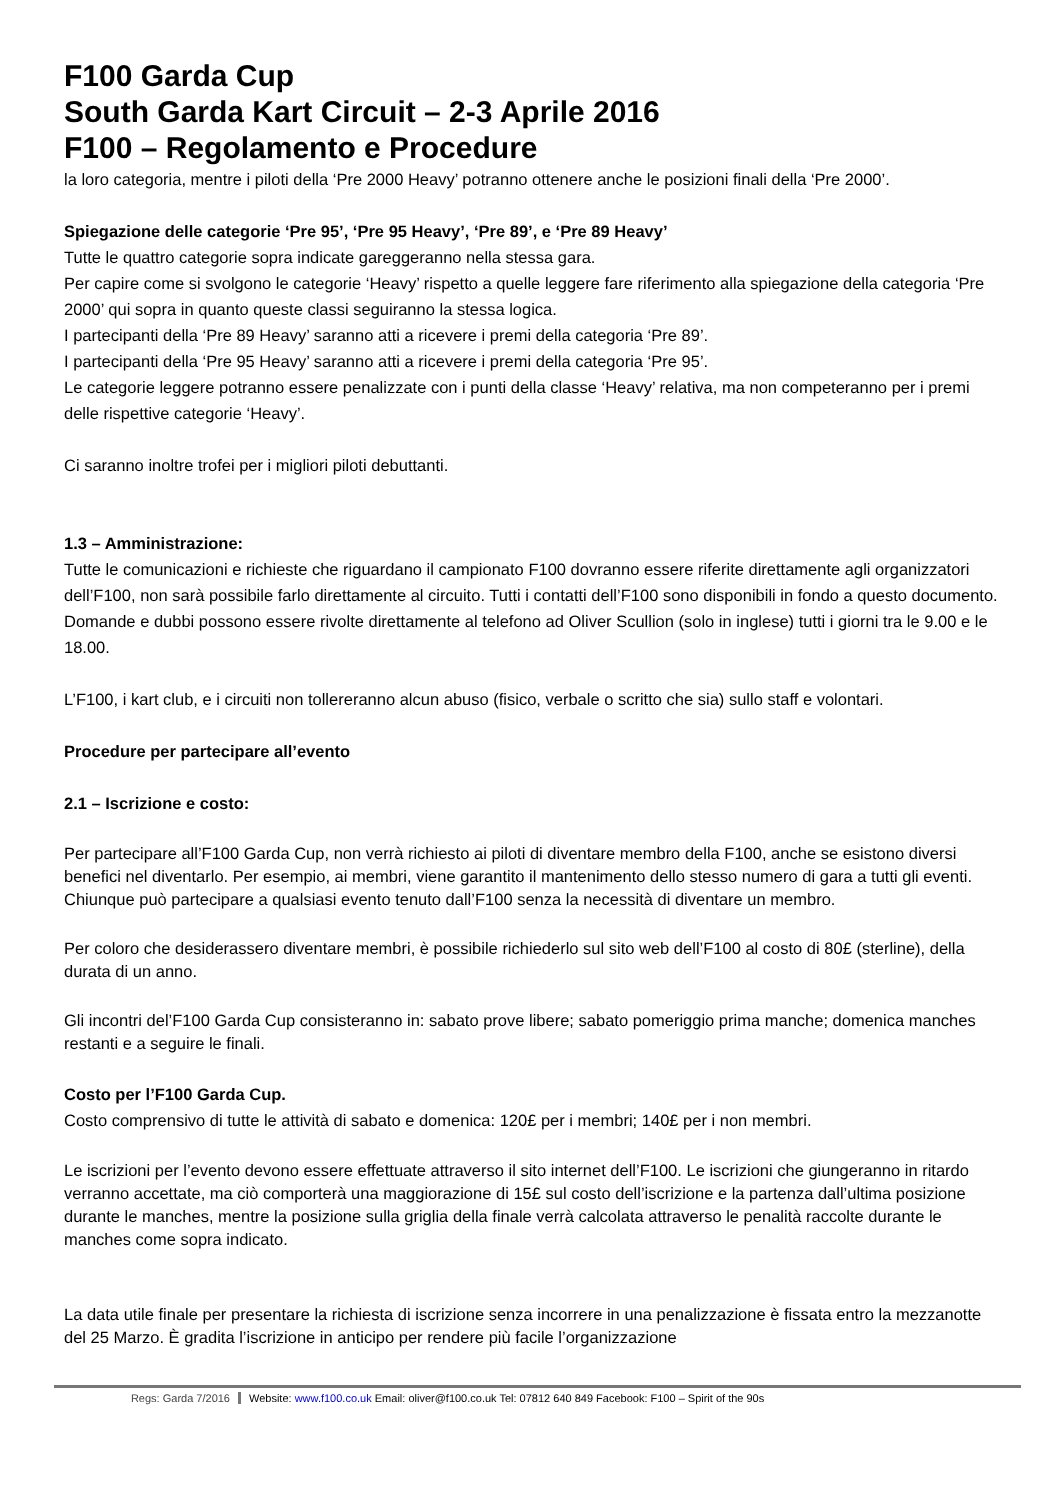F100 Garda Cup
South Garda Kart Circuit – 2-3 Aprile 2016
F100 – Regolamento e Procedure
la loro categoria, mentre i piloti della ‘Pre 2000 Heavy’ potranno ottenere anche le posizioni finali della ‘Pre 2000’.
Spiegazione delle categorie ‘Pre 95’, ‘Pre 95 Heavy’, ‘Pre 89’, e ‘Pre 89 Heavy’
Tutte le quattro categorie sopra indicate gareggeranno nella stessa gara.
Per capire come si svolgono le categorie ‘Heavy’ rispetto a quelle leggere fare riferimento alla spiegazione della categoria ‘Pre 2000’ qui sopra in quanto queste classi seguiranno la stessa logica.
I partecipanti della ‘Pre 89 Heavy’ saranno atti a ricevere i premi della categoria ‘Pre 89’.
I partecipanti della ‘Pre 95 Heavy’ saranno atti a ricevere i premi della categoria ‘Pre 95’.
Le categorie leggere potranno essere penalizzate con i punti della classe ‘Heavy’ relativa, ma non competeranno per i premi delle rispettive categorie ‘Heavy’.
Ci saranno inoltre trofei per i migliori piloti debuttanti.
1.3 – Amministrazione:
Tutte le comunicazioni e richieste che riguardano il campionato F100 dovranno essere riferite direttamente agli organizzatori dell’F100, non sarà possibile farlo direttamente al circuito. Tutti i contatti dell’F100 sono disponibili in fondo a questo documento. Domande e dubbi possono essere rivolte direttamente al telefono ad Oliver Scullion (solo in inglese) tutti i giorni tra le 9.00 e le 18.00.
L’F100, i kart club, e i circuiti non tollereranno alcun abuso (fisico, verbale o scritto che sia) sullo staff e volontari.
Procedure per partecipare all’evento
2.1 – Iscrizione e costo:
Per partecipare all’F100 Garda Cup, non verrà richiesto ai piloti di diventare membro della F100, anche se esistono diversi benefici nel diventarlo. Per esempio, ai membri, viene garantito il mantenimento dello stesso numero di gara a tutti gli eventi. Chiunque può partecipare a qualsiasi evento tenuto dall’F100 senza la necessità di diventare un membro.
Per coloro che desiderassero diventare membri, è possibile richiederlo sul sito web dell’F100 al costo di 80£ (sterline), della durata di un anno.
Gli incontri del’F100 Garda Cup consisteranno in: sabato prove libere; sabato pomeriggio prima manche; domenica manches restanti e a seguire le finali.
Costo per l’F100 Garda Cup.
Costo comprensivo di tutte le attività di sabato e domenica: 120£ per i membri; 140£ per i non membri.
Le iscrizioni per l’evento devono essere effettuate attraverso il sito internet dell’F100. Le iscrizioni che giungeranno in ritardo verranno accettate, ma ciò comporterà una maggiorazione di 15£ sul costo dell’iscrizione e la partenza dall’ultima posizione durante le manches, mentre la posizione sulla griglia della finale verrà calcolata attraverso le penalità raccolte durante le manches come sopra indicato.
La data utile finale per presentare la richiesta di iscrizione senza incorrere in una penalizzazione è fissata entro la mezzanotte del 25 Marzo. È gradita l’iscrizione in anticipo per rendere più facile l’organizzazione
Regs: Garda 7/2016 Website: www.f100.co.uk Email: oliver@f100.co.uk Tel: 07812 640 849 Facebook: F100 – Spirit of the 90s